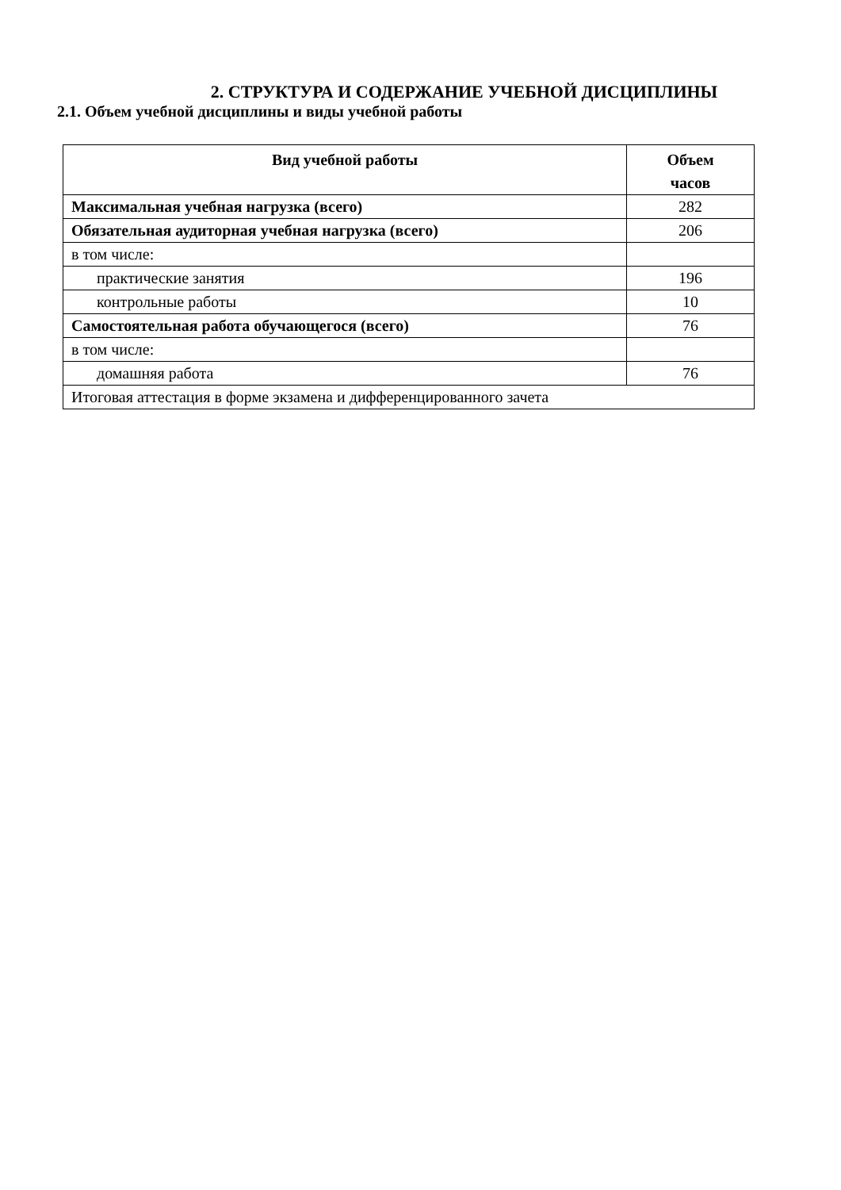2. СТРУКТУРА И СОДЕРЖАНИЕ УЧЕБНОЙ ДИСЦИПЛИНЫ
2.1. Объем учебной дисциплины и виды учебной работы
| Вид учебной работы | Объем часов |
| --- | --- |
| Максимальная учебная нагрузка (всего) | 282 |
| Обязательная аудиторная учебная нагрузка (всего) | 206 |
| в том числе: | |
| практические занятия | 196 |
| контрольные работы | 10 |
| Самостоятельная работа обучающегося (всего) | 76 |
| в том числе: | |
| домашняя работа | 76 |
| Итоговая аттестация в форме экзамена и дифференцированного зачета | |